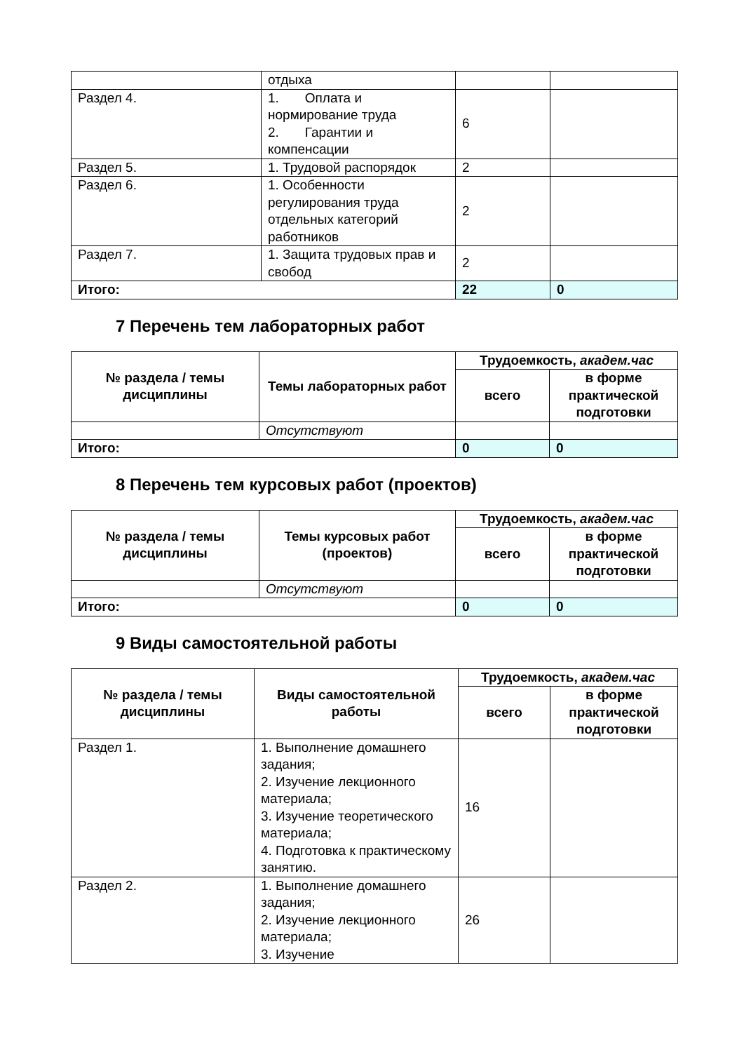| | отдыха | | |
| Раздел 4. | 1. Оплата и нормирование труда 2. Гарантии и компенсации | 6 | |
| Раздел 5. | 1. Трудовой распорядок | 2 | |
| Раздел 6. | 1. Особенности регулирования труда отдельных категорий работников | 2 | |
| Раздел 7. | 1. Защита трудовых прав и свобод | 2 | |
| Итого: | | 22 | 0 |
7 Перечень тем лабораторных работ
| № раздела / темы дисциплины | Темы лабораторных работ | Трудоемкость, академ.час | |
| --- | --- | --- | --- |
| | | всего | в форме практической подготовки |
| | Отсутствуют | | |
| Итого: | | 0 | 0 |
8 Перечень тем курсовых работ (проектов)
| № раздела / темы дисциплины | Темы курсовых работ (проектов) | Трудоемкость, академ.час | |
| --- | --- | --- | --- |
| | | всего | в форме практической подготовки |
| | Отсутствуют | | |
| Итого: | | 0 | 0 |
9 Виды самостоятельной работы
| № раздела / темы дисциплины | Виды самостоятельной работы | Трудоемкость, академ.час | |
| --- | --- | --- | --- |
| | | всего | в форме практической подготовки |
| Раздел 1. | 1. Выполнение домашнего задания; 2. Изучение лекционного материала; 3. Изучение теоретического материала; 4. Подготовка к практическому занятию. | 16 | |
| Раздел 2. | 1. Выполнение домашнего задания; 2. Изучение лекционного материала; 3. Изучение | 26 | |